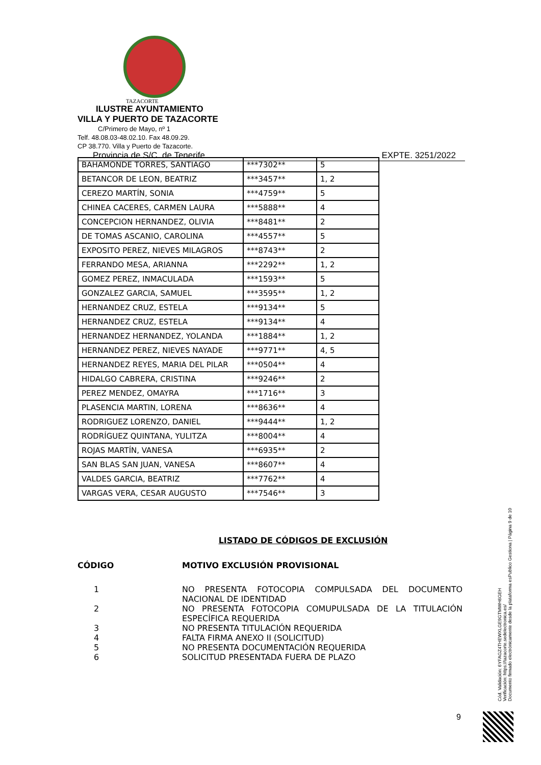TAZACORTE
ILUSTRE AYUNTAMIENTO
VILLA Y PUERTO DE TAZACORTE
C/Primero de Mayo, nº 1
Telf. 48.08.03-48.02.10. Fax 48.09.29.
CP 38.770. Villa y Puerto de Tazacorte.
Provincia de S/C. de Tenerife. EXPTE. 3251/2022
| BAHAMONDE TORRES, SANTIAGO | ***7302** | 5 |
| BETANCOR DE LEON, BEATRIZ | ***3457** | 1, 2 |
| CEREZO MARTÍN, SONIA | ***4759** | 5 |
| CHINEA CACERES, CARMEN LAURA | ***5888** | 4 |
| CONCEPCION HERNANDEZ, OLIVIA | ***8481** | 2 |
| DE TOMAS ASCANIO, CAROLINA | ***4557** | 5 |
| EXPOSITO PEREZ, NIEVES MILAGROS | ***8743** | 2 |
| FERRANDO MESA, ARIANNA | ***2292** | 1, 2 |
| GOMEZ PEREZ, INMACULADA | ***1593** | 5 |
| GONZALEZ GARCIA, SAMUEL | ***3595** | 1, 2 |
| HERNANDEZ CRUZ, ESTELA | ***9134** | 5 |
| HERNANDEZ CRUZ, ESTELA | ***9134** | 4 |
| HERNANDEZ HERNANDEZ, YOLANDA | ***1884** | 1, 2 |
| HERNANDEZ PEREZ, NIEVES NAYADE | ***9771** | 4, 5 |
| HERNANDEZ REYES, MARIA DEL PILAR | ***0504** | 4 |
| HIDALGO CABRERA, CRISTINA | ***9246** | 2 |
| PEREZ MENDEZ, OMAYRA | ***1716** | 3 |
| PLASENCIA MARTIN, LORENA | ***8636** | 4 |
| RODRIGUEZ LORENZO, DANIEL | ***9444** | 1, 2 |
| RODRÍGUEZ QUINTANA, YULITZA | ***8004** | 4 |
| ROJAS MARTÍN, VANESA | ***6935** | 2 |
| SAN BLAS SAN JUAN, VANESA | ***8607** | 4 |
| VALDES GARCIA, BEATRIZ | ***7762** | 4 |
| VARGAS VERA, CESAR AUGUSTO | ***7546** | 3 |
LISTADO DE CÓDIGOS DE EXCLUSIÓN
CÓDIGO MOTIVO EXCLUSIÓN PROVISIONAL
1 NO PRESENTA FOTOCOPIA COMPULSADA DEL DOCUMENTO NACIONAL DE IDENTIDAD
2 NO PRESENTA FOTOCOPIA COMUPULSADA DE LA TITULACIÓN ESPECÍFICA REQUERIDA
3 NO PRESENTA TITULACIÓN REQUERIDA
4 FALTA FIRMA ANEXO II (SOLICITUD)
5 NO PRESENTA DOCUMENTACIÓN REQUERIDA
6 SOLICITUD PRESENTADA FUERA DE PLAZO
Cód. Validación: 6YFAGZ4THEWXLGE9GTMWH6GEH
Verificación: https://tazacorte.sedelectronica.es/
Documento firmado electrónicamente desde la plataforma esPublico Gestiona | Página 9 de 10
9